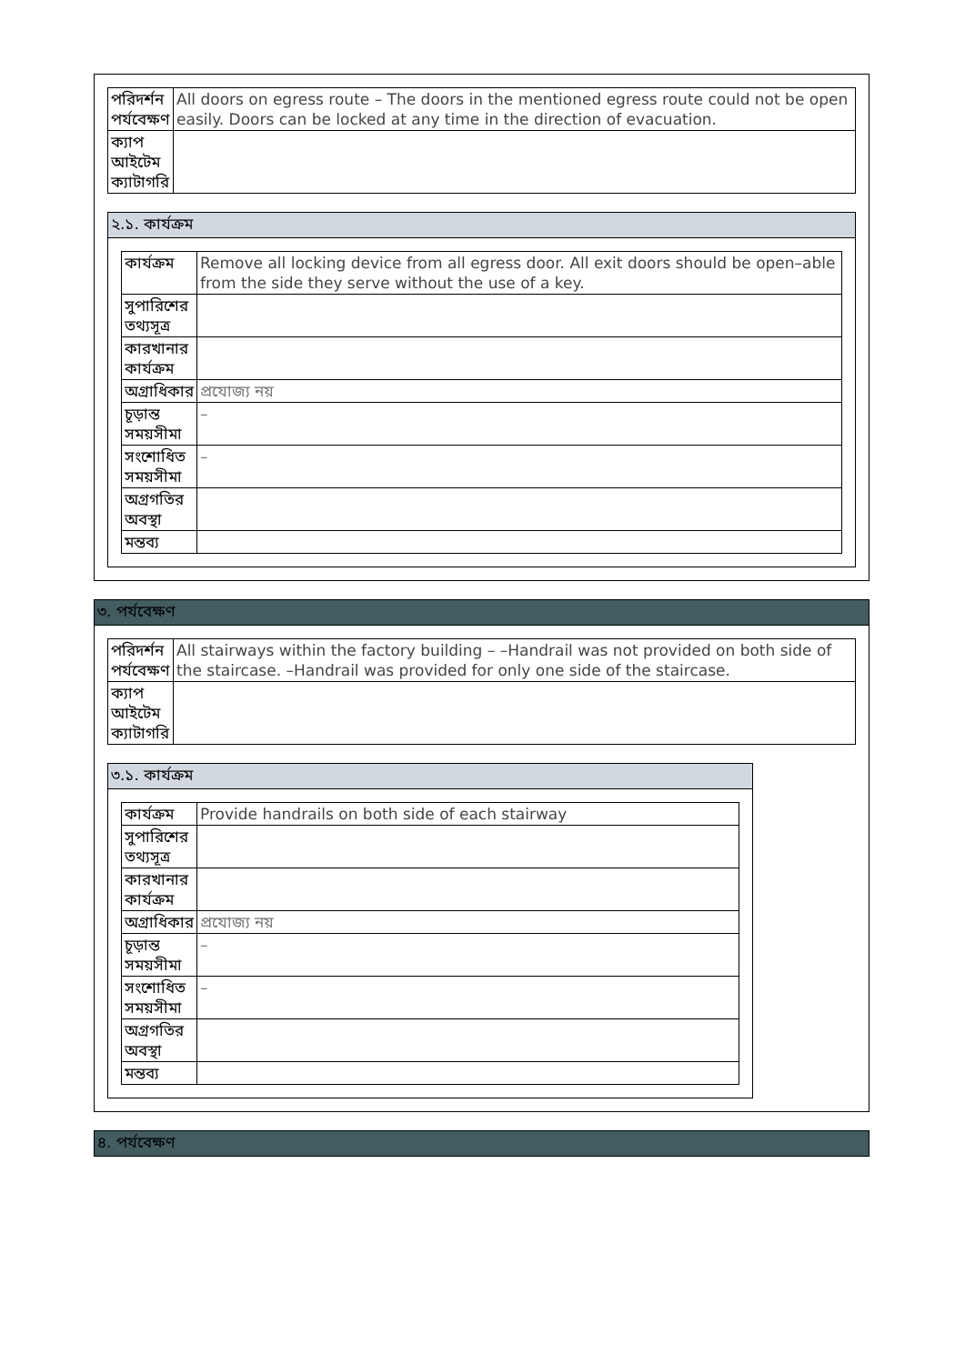| পরিদর্শন পর্যবেক্ষণ | All doors on egress route – The doors in the mentioned egress route could not be open easily. Doors can be locked at any time in the direction of evacuation. |
| ক্যাপ আইটেম ক্যাটাগরি | |
২.১. কার্যক্রম
| কার্যক্রম | Remove all locking device from all egress door. All exit doors should be open–able from the side they serve without the use of a key. |
| সুপারিশের তথ্যসূত্র | |
| কারখানার কার্যক্রম | |
| অগ্রাধিকার | প্রযোজ্য নয় |
| চূড়ান্ত সময়সীমা | – |
| সংশোধিত সময়সীমা | – |
| অগ্রগতির অবস্থা | |
| মন্তব্য | |
৩. পর্যবেক্ষণ
| পরিদর্শন পর্যবেক্ষণ | All stairways within the factory building – –Handrail was not provided on both side of the staircase. –Handrail was provided for only one side of the staircase. |
| ক্যাপ আইটেম ক্যাটাগরি | |
৩.১. কার্যক্রম
| কার্যক্রম | Provide handrails on both side of each stairway |
| সুপারিশের তথ্যসূত্র | |
| কারখানার কার্যক্রম | |
| অগ্রাধিকার | প্রযোজ্য নয় |
| চূড়ান্ত সময়সীমা | – |
| সংশোধিত সময়সীমা | – |
| অগ্রগতির অবস্থা | |
| মন্তব্য | |
৪. পর্যবেক্ষণ